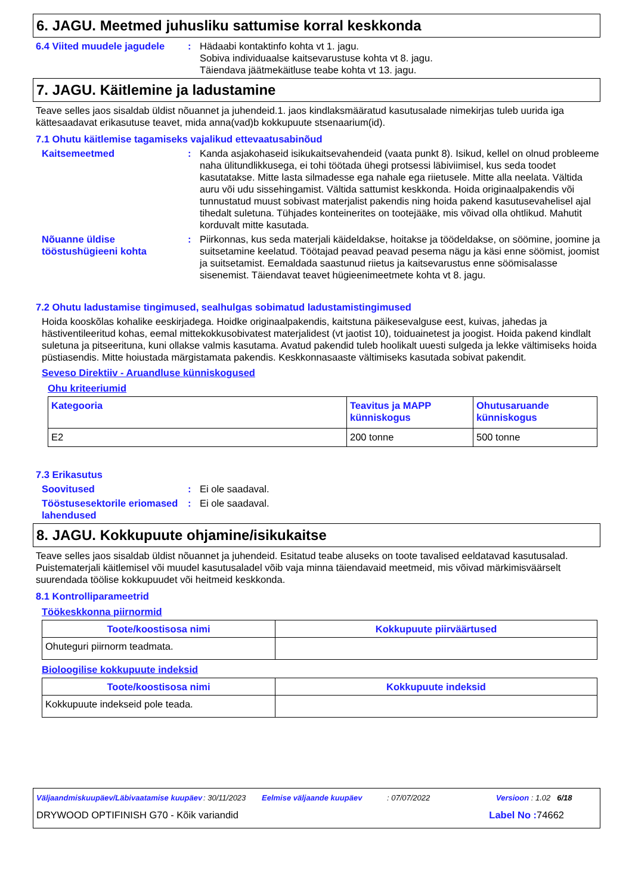6. JAGU. Meetmed juhusliku sattumise korral keskkonda
6.4 Viited muudele jagudele
: Hädaabi kontaktinfo kohta vt 1. jagu.
Sobiva individuaalse kaitsevarustuse kohta vt 8. jagu.
Täiendava jäätmekäitluse teabe kohta vt 13. jagu.
7. JAGU. Käitlemine ja ladustamine
Teave selles jaos sisaldab üldist nõuannet ja juhendeid.1. jaos kindlaksmääratud kasutusalade nimekirjas tuleb uurida iga kättesaadavat erikasutuse teavet, mida anna(vad)b kokkupuute stsenaarium(id).
7.1 Ohutu käitlemise tagamiseks vajalikud ettevaatusabinõud
Kaitsemeetmed : Kanda asjakohaseid isikukaitsevahendeid (vaata punkt 8). Isikud, kellel on olnud probleeme naha ülitundlikkusega, ei tohi töötada ühegi protsessi läbiviimisel, kus seda toodet kasutatakse. Mitte lasta silmadesse ega nahale ega riietusele. Mitte alla neelata. Vältida auru või udu sissehingamist. Vältida sattumist keskkonda. Hoida originaalpakendis või tunnustatud muust sobivast materjalist pakendis ning hoida pakend kasutusevahelisel ajal tihedalt suletuna. Tühjades konteinerites on tootejääke, mis võivad olla ohtlikud. Mahutit korduvalt mitte kasutada.
Nõuanne üldise tööstushügieeni kohta
: Piirkonnas, kus seda materjali käideldakse, hoitakse ja töödeldakse, on söömine, joomine ja suitsetamine keelatud. Töötajad peavad peavad pesema nägu ja käsi enne söömist, joomist ja suitsetamist. Eemaldada saastunud riietus ja kaitsevarustus enne söömisalasse sisenemist. Täiendavat teavet hügieenimeetmete kohta vt 8. jagu.
7.2 Ohutu ladustamise tingimused, sealhulgas sobimatud ladustamistingimused
Hoida kooskõlas kohalike eeskirjadega. Hoidke originaalpakendis, kaitstuna päikesevalguse eest, kuivas, jahedas ja hästiventileeritud kohas, eemal mittekokkusobivatest materjalidest (vt jaotist 10), toiduainetest ja joogist. Hoida pakend kindlalt suletuna ja pitseerituna, kuni ollakse valmis kasutama. Avatud pakendid tuleb hoolikalt uuesti sulgeda ja lekke vältimiseks hoida püstiasendis. Mitte hoiustada märgistamata pakendis. Keskkonnasaaste vältimiseks kasutada sobivat pakendit.
Seveso Direktiiv - Aruandluse künniskogused
Ohu kriteeriumid
| Kategooria | Teavitus ja MAPP künniskogus | Ohutusaruande künniskogus |
| --- | --- | --- |
| E2 | 200 tonne | 500 tonne |
7.3 Erikasutus
Soovitused : Ei ole saadaval.
Tööstusesektorile eriomased lahendused
: Ei ole saadaval.
8. JAGU. Kokkupuute ohjamine/isikukaitse
Teave selles jaos sisaldab üldist nõuannet ja juhendeid. Esitatud teabe aluseks on toote tavalised eeldatavad kasutusalad. Puistematerjali käitlemisel või muudel kasutusaladel võib vaja minna täiendavaid meetmeid, mis võivad märkimisväärselt suurendada töölise kokkupuudet või heitmeid keskkonda.
8.1 Kontrolliparameetrid
Töökeskkonna piirnormid
| Toote/koostisosa nimi | Kokkupuute piirväärtused |
| --- | --- |
| Ohuteguri piirnorm teadmata. | |
Bioloogilise kokkupuute indeksid
| Toote/koostisosa nimi | Kokkupuute indeksid |
| --- | --- |
| Kokkupuute indekseid pole teada. | |
Väljaandmiskuupäev/Läbivaatamise kuupäev: 30/11/2023 Eelmise väljaande kuupäev: 07/07/2022 Versioon : 1.02 6/18
DRYWOOD OPTIFINISH G70 - Kõik variandid Label No : 74662